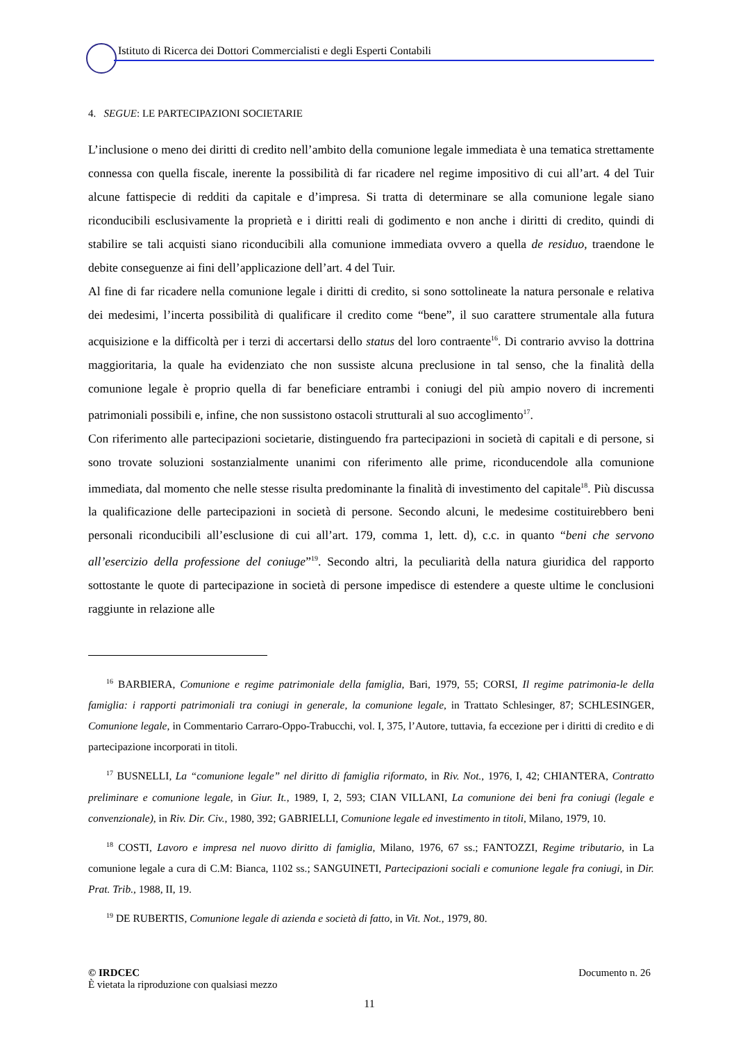Istituto di Ricerca dei Dottori Commercialisti e degli Esperti Contabili
4. SEGUE: LE PARTECIPAZIONI SOCIETARIE
L’inclusione o meno dei diritti di credito nell’ambito della comunione legale immediata è una tematica strettamente connessa con quella fiscale, inerente la possibilità di far ricadere nel regime impositivo di cui all’art. 4 del Tuir alcune fattispecie di redditi da capitale e d’impresa. Si tratta di determinare se alla comunione legale siano riconducibili esclusivamente la proprietà e i diritti reali di godimento e non anche i diritti di credito, quindi di stabilire se tali acquisti siano riconducibili alla comunione immediata ovvero a quella de residuo, traendone le debite conseguenze ai fini dell’applicazione dell’art. 4 del Tuir.
Al fine di far ricadere nella comunione legale i diritti di credito, si sono sottolineate la natura personale e relativa dei medesimi, l’incerta possibilità di qualificare il credito come “bene”, il suo carattere strumentale alla futura acquisizione e la difficoltà per i terzi di accertarsi dello status del loro contraente<sup>16</sup>. Di contrario avviso la dottrina maggioritaria, la quale ha evidenziato che non sussiste alcuna preclusione in tal senso, che la finalità della comunione legale è proprio quella di far beneficiare entrambi i coniugi del più ampio novero di incrementi patrimoniali possibili e, infine, che non sussistono ostacoli strutturali al suo accoglimento<sup>17</sup>.
Con riferimento alle partecipazioni societarie, distinguendo fra partecipazioni in società di capitali e di persone, si sono trovate soluzioni sostanzialmente unanimi con riferimento alle prime, riconducendole alla comunione immediata, dal momento che nelle stesse risulta predominante la finalità di investimento del capitale<sup>18</sup>. Più discussa la qualificazione delle partecipazioni in società di persone. Secondo alcuni, le medesime costituirebbero beni personali riconducibili all’esclusione di cui all’art. 179, comma 1, lett. d), c.c. in quanto “beni che servono all’esercizio della professione del coniuge”<sup>19</sup>. Secondo altri, la peculiarità della natura giuridica del rapporto sottostante le quote di partecipazione in società di persone impedisce di estendere a queste ultime le conclusioni raggiunte in relazione alle
<sup>16</sup> BARBIERA, Comunione e regime patrimoniale della famiglia, Bari, 1979, 55; CORSI, Il regime patrimonia-le della famiglia: i rapporti patrimoniali tra coniugi in generale, la comunione legale, in Trattato Schlesinger, 87; SCHLESINGER, Comunione legale, in Commentario Carraro-Oppo-Trabucchi, vol. I, 375, l’Autore, tuttavia, fa eccezione per i diritti di credito e di partecipazione incorporati in titoli.
<sup>17</sup> BUSNELLI, La “comunione legale” nel diritto di famiglia riformato, in Riv. Not., 1976, I, 42; CHIANTERA, Contratto preliminare e comunione legale, in Giur. It., 1989, I, 2, 593; CIAN VILLANI, La comunione dei beni fra coniugi (legale e convenzionale), in Riv. Dir. Civ., 1980, 392; GABRIELLI, Comunione legale ed investimento in titoli, Milano, 1979, 10.
<sup>18</sup> COSTI, Lavoro e impresa nel nuovo diritto di famiglia, Milano, 1976, 67 ss.; FANTOZZI, Regime tributario, in La comunione legale a cura di C.M: Bianca, 1102 ss.; SANGUINETI, Partecipazioni sociali e comunione legale fra coniugi, in Dir. Prat. Trib., 1988, II, 19.
<sup>19</sup> DE RUBERTIS, Comunione legale di azienda e società di fatto, in Vit. Not., 1979, 80.
Documento n. 26 © IRDCEC
È vietata la riproduzione con qualsiasi mezzo
11